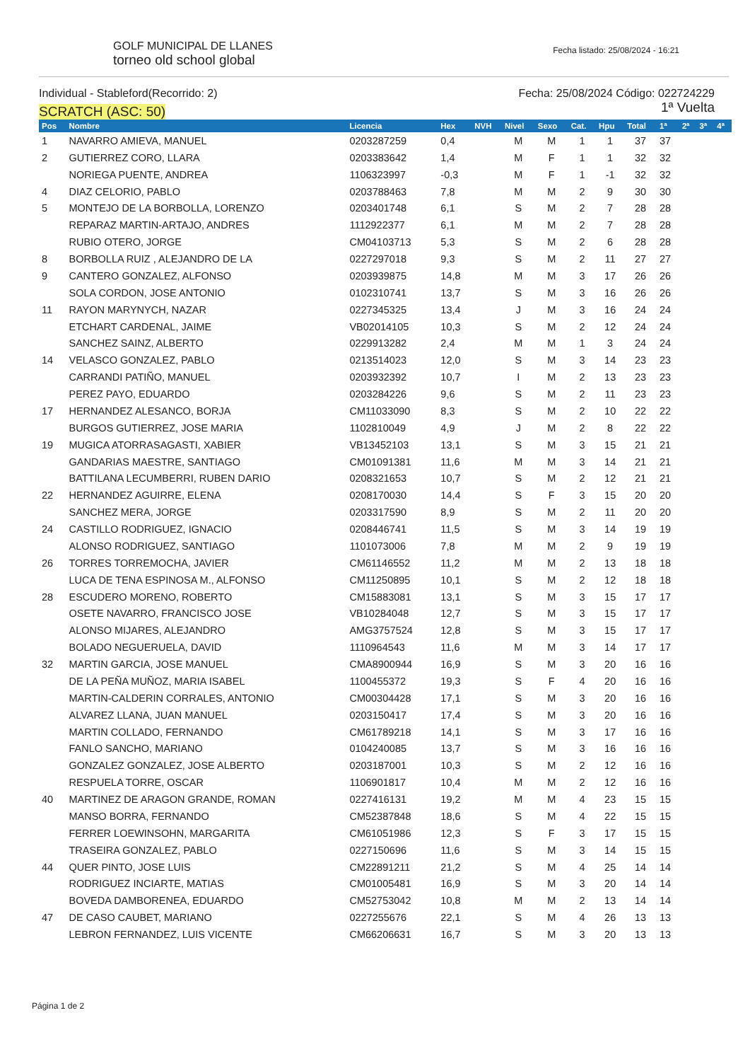GOLF MUNICIPAL DE LLANES
torneo old school global
Fecha listado: 25/08/2024 - 16:21
Individual - Stableford(Recorrido: 2)
SCRATCH (ASC: 50)
Fecha: 25/08/2024 Código: 022724229
1ª Vuelta
| Pos | Nombre | Licencia | Hex | NVH | Nivel | Sexo | Cat. | Hpu | Total | 1ª | 2ª | 3ª | 4ª |
| --- | --- | --- | --- | --- | --- | --- | --- | --- | --- | --- | --- | --- | --- |
| 1 | NAVARRO AMIEVA, MANUEL | 0203287259 | 0,4 | | M | M | 1 | 1 | 37 | 37 | | | |
| 2 | GUTIERREZ CORO, LLARA | 0203383642 | 1,4 | | M | F | 1 | 1 | 32 | 32 | | | |
| | NORIEGA PUENTE, ANDREA | 1106323997 | -0,3 | | M | F | 1 | -1 | 32 | 32 | | | |
| 4 | DIAZ CELORIO, PABLO | 0203788463 | 7,8 | | M | M | 2 | 9 | 30 | 30 | | | |
| 5 | MONTEJO DE LA BORBOLLA, LORENZO | 0203401748 | 6,1 | | S | M | 2 | 7 | 28 | 28 | | | |
| | REPARAZ MARTIN-ARTAJO, ANDRES | 1112922377 | 6,1 | | M | M | 2 | 7 | 28 | 28 | | | |
| | RUBIO OTERO, JORGE | CM04103713 | 5,3 | | S | M | 2 | 6 | 28 | 28 | | | |
| 8 | BORBOLLA RUIZ , ALEJANDRO DE LA | 0227297018 | 9,3 | | S | M | 2 | 11 | 27 | 27 | | | |
| 9 | CANTERO GONZALEZ, ALFONSO | 0203939875 | 14,8 | | M | M | 3 | 17 | 26 | 26 | | | |
| | SOLA CORDON, JOSE ANTONIO | 0102310741 | 13,7 | | S | M | 3 | 16 | 26 | 26 | | | |
| 11 | RAYON MARYNYCH, NAZAR | 0227345325 | 13,4 | | J | M | 3 | 16 | 24 | 24 | | | |
| | ETCHART CARDENAL, JAIME | VB02014105 | 10,3 | | S | M | 2 | 12 | 24 | 24 | | | |
| | SANCHEZ SAINZ, ALBERTO | 0229913282 | 2,4 | | M | M | 1 | 3 | 24 | 24 | | | |
| 14 | VELASCO GONZALEZ, PABLO | 0213514023 | 12,0 | | S | M | 3 | 14 | 23 | 23 | | | |
| | CARRANDI PATIÑO, MANUEL | 0203932392 | 10,7 | | I | M | 2 | 13 | 23 | 23 | | | |
| | PEREZ PAYO, EDUARDO | 0203284226 | 9,6 | | S | M | 2 | 11 | 23 | 23 | | | |
| 17 | HERNANDEZ ALESANCO, BORJA | CM11033090 | 8,3 | | S | M | 2 | 10 | 22 | 22 | | | |
| | BURGOS GUTIERREZ, JOSE MARIA | 1102810049 | 4,9 | | J | M | 2 | 8 | 22 | 22 | | | |
| 19 | MUGICA ATORRASAGASTI, XABIER | VB13452103 | 13,1 | | S | M | 3 | 15 | 21 | 21 | | | |
| | GANDARIAS MAESTRE, SANTIAGO | CM01091381 | 11,6 | | M | M | 3 | 14 | 21 | 21 | | | |
| | BATTILANA LECUMBERRI, RUBEN DARIO | 0208321653 | 10,7 | | S | M | 2 | 12 | 21 | 21 | | | |
| 22 | HERNANDEZ AGUIRRE, ELENA | 0208170030 | 14,4 | | S | F | 3 | 15 | 20 | 20 | | | |
| | SANCHEZ MERA, JORGE | 0203317590 | 8,9 | | S | M | 2 | 11 | 20 | 20 | | | |
| 24 | CASTILLO RODRIGUEZ, IGNACIO | 0208446741 | 11,5 | | S | M | 3 | 14 | 19 | 19 | | | |
| | ALONSO RODRIGUEZ, SANTIAGO | 1101073006 | 7,8 | | M | M | 2 | 9 | 19 | 19 | | | |
| 26 | TORRES TORREMOCHA, JAVIER | CM61146552 | 11,2 | | M | M | 2 | 13 | 18 | 18 | | | |
| | LUCA DE TENA ESPINOSA M., ALFONSO | CM11250895 | 10,1 | | S | M | 2 | 12 | 18 | 18 | | | |
| 28 | ESCUDERO MORENO, ROBERTO | CM15883081 | 13,1 | | S | M | 3 | 15 | 17 | 17 | | | |
| | OSETE NAVARRO, FRANCISCO JOSE | VB10284048 | 12,7 | | S | M | 3 | 15 | 17 | 17 | | | |
| | ALONSO MIJARES, ALEJANDRO | AMG3757524 | 12,8 | | S | M | 3 | 15 | 17 | 17 | | | |
| | BOLADO NEGUERUELA, DAVID | 1110964543 | 11,6 | | M | M | 3 | 14 | 17 | 17 | | | |
| 32 | MARTIN GARCIA, JOSE MANUEL | CMA8900944 | 16,9 | | S | M | 3 | 20 | 16 | 16 | | | |
| | DE LA PEÑA MUÑOZ, MARIA ISABEL | 1100455372 | 19,3 | | S | F | 4 | 20 | 16 | 16 | | | |
| | MARTIN-CALDERIN CORRALES, ANTONIO | CM00304428 | 17,1 | | S | M | 3 | 20 | 16 | 16 | | | |
| | ALVAREZ LLANA, JUAN MANUEL | 0203150417 | 17,4 | | S | M | 3 | 20 | 16 | 16 | | | |
| | MARTIN COLLADO, FERNANDO | CM61789218 | 14,1 | | S | M | 3 | 17 | 16 | 16 | | | |
| | FANLO SANCHO, MARIANO | 0104240085 | 13,7 | | S | M | 3 | 16 | 16 | 16 | | | |
| | GONZALEZ GONZALEZ, JOSE ALBERTO | 0203187001 | 10,3 | | S | M | 2 | 12 | 16 | 16 | | | |
| | RESPUELA TORRE, OSCAR | 1106901817 | 10,4 | | M | M | 2 | 12 | 16 | 16 | | | |
| 40 | MARTINEZ DE ARAGON GRANDE, ROMAN | 0227416131 | 19,2 | | M | M | 4 | 23 | 15 | 15 | | | |
| | MANSO BORRA, FERNANDO | CM52387848 | 18,6 | | S | M | 4 | 22 | 15 | 15 | | | |
| | FERRER LOEWINSOHN, MARGARITA | CM61051986 | 12,3 | | S | F | 3 | 17 | 15 | 15 | | | |
| | TRASEIRA GONZALEZ, PABLO | 0227150696 | 11,6 | | S | M | 3 | 14 | 15 | 15 | | | |
| 44 | QUER PINTO, JOSE LUIS | CM22891211 | 21,2 | | S | M | 4 | 25 | 14 | 14 | | | |
| | RODRIGUEZ INCIARTE, MATIAS | CM01005481 | 16,9 | | S | M | 3 | 20 | 14 | 14 | | | |
| | BOVEDA DAMBORENEA, EDUARDO | CM52753042 | 10,8 | | M | M | 2 | 13 | 14 | 14 | | | |
| 47 | DE CASO CAUBET, MARIANO | 0227255676 | 22,1 | | S | M | 4 | 26 | 13 | 13 | | | |
| | LEBRON FERNANDEZ, LUIS VICENTE | CM66206631 | 16,7 | | S | M | 3 | 20 | 13 | 13 | | | |
Página 1 de 2